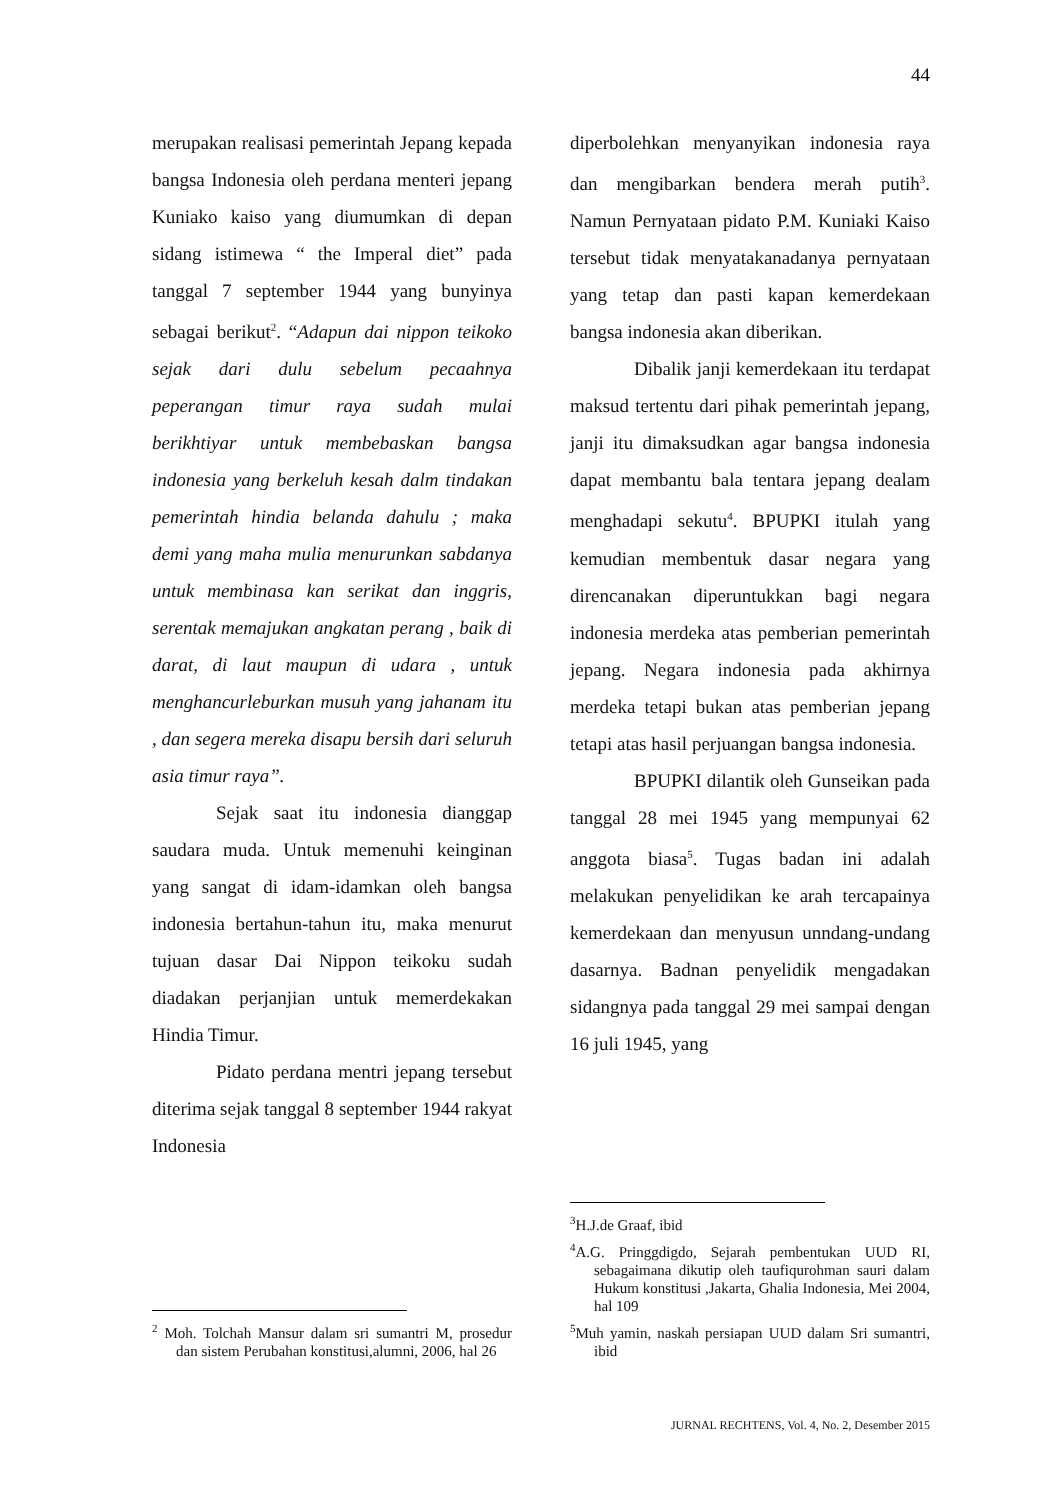44
merupakan realisasi pemerintah Jepang kepada bangsa Indonesia oleh perdana menteri jepang Kuniako kaiso yang diumumkan di depan sidang istimewa “ the Imperal diet” pada tanggal 7 september 1944 yang bunyinya sebagai berikut<sup>2</sup>. “Adapun dai nippon teikoko sejak dari dulu sebelum pecaahnya peperangan timur raya sudah mulai berikhtiyar untuk membebaskan bangsa indonesia yang berkeluh kesah dalm tindakan pemerintah hindia belanda dahulu ; maka demi yang maha mulia menurunkan sabdanya untuk membinasa kan serikat dan inggris, serentak memajukan angkatan perang , baik di darat, di laut maupun di udara , untuk menghancurleburkan musuh yang jahanam itu , dan segera mereka disapu bersih dari seluruh asia timur raya”.
Sejak saat itu indonesia dianggap saudara muda. Untuk memenuhi keinginan yang sangat di idam-idamkan oleh bangsa indonesia bertahun-tahun itu, maka menurut tujuan dasar Dai Nippon teikoku sudah diadakan perjanjian untuk memerdekakan Hindia Timur.
Pidato perdana mentri jepang tersebut diterima sejak tanggal 8 september 1944 rakyat Indonesia
<sup>2</sup> Moh. Tolchah Mansur dalam sri sumantri M, prosedur dan sistem Perubahan konstitusi,alumni, 2006, hal 26
diperbolehkan menyanyikan indonesia raya dan mengibarkan bendera merah putih<sup>3</sup>. Namun Pernyataan pidato P.M. Kuniaki Kaiso tersebut tidak menyatakanadanya pernyataan yang tetap dan pasti kapan kemerdekaan bangsa indonesia akan diberikan.
Dibalik janji kemerdekaan itu terdapat maksud tertentu dari pihak pemerintah jepang, janji itu dimaksudkan agar bangsa indonesia dapat membantu bala tentara jepang dealam menghadapi sekutu<sup>4</sup>. BPUPKI itulah yang kemudian membentuk dasar negara yang direncanakan diperuntukkan bagi negara indonesia merdeka atas pemberian pemerintah jepang. Negara indonesia pada akhirnya merdeka tetapi bukan atas pemberian jepang tetapi atas hasil perjuangan bangsa indonesia.
BPUPKI dilantik oleh Gunseikan pada tanggal 28 mei 1945 yang mempunyai 62 anggota biasa<sup>5</sup>. Tugas badan ini adalah melakukan penyelidikan ke arah tercapainya kemerdekaan dan menyusun unndang-undang dasarnya. Badnan penyelidik mengadakan sidangnya pada tanggal 29 mei sampai dengan 16 juli 1945, yang
<sup>3</sup>H.J.de Graaf, ibid
<sup>4</sup> A.G. Pringgdigdo, Sejarah pembentukan UUD RI, sebagaimana dikutip oleh taufiqurohman sauri dalam Hukum konstitusi ,Jakarta, Ghalia Indonesia, Mei 2004, hal 109
<sup>5</sup> Muh yamin, naskah persiapan UUD dalam Sri sumantri, ibid
JURNAL RECHTENS, Vol. 4, No. 2, Desember 2015